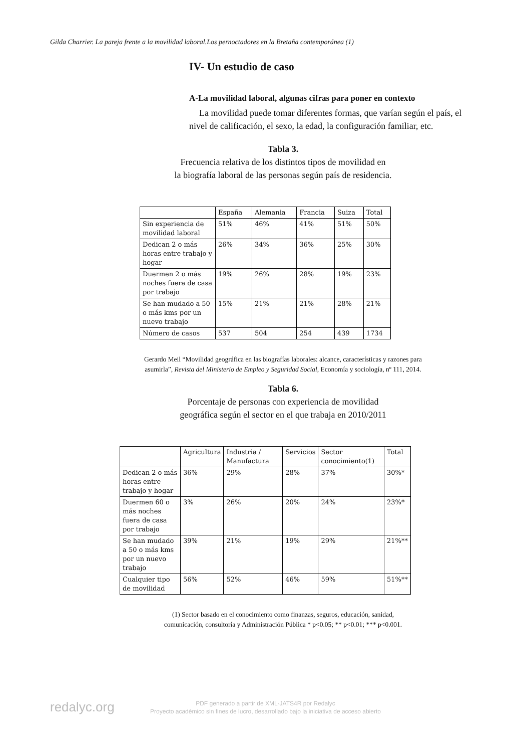Gilda Charrier. La pareja frente a la movilidad laboral.Los pernoctadores en la Bretaña contemporánea (1)
IV- Un estudio de caso
A-La movilidad laboral, algunas cifras para poner en contexto
La movilidad puede tomar diferentes formas, que varían según el país, el nivel de calificación, el sexo, la edad, la configuración familiar, etc.
Tabla 3.
Frecuencia relativa de los distintos tipos de movilidad en
la biografía laboral de las personas según país de residencia.
| | España | Alemania | Francia | Suiza | Total |
| Sin experiencia de movilidad laboral | 51% | 46% | 41% | 51% | 50% |
| Dedican 2 o más horas entre trabajo y hogar | 26% | 34% | 36% | 25% | 30% |
| Duermen 2 o más noches fuera de casa por trabajo | 19% | 26% | 28% | 19% | 23% |
| Se han mudado a 50 o más kms por un nuevo trabajo | 15% | 21% | 21% | 28% | 21% |
| Número de casos | 537 | 504 | 254 | 439 | 1734 |
Gerardo Meil “Movilidad geográfica en las biografías laborales: alcance, características y razones para
asumirla”, Revista del Ministerio de Empleo y Seguridad Social, Economía y sociología, nº 111, 2014.
Tabla 6.
Porcentaje de personas con experiencia de movilidad
geográfica según el sector en el que trabaja en 2010/2011
| | Agricultura | Industria / Manufactura | Servicios | Sector conocimiento(1) | Total |
| Dedican 2 o más horas entre trabajo y hogar | 36% | 29% | 28% | 37% | 30%* |
| Duermen 60 o más noches fuera de casa por trabajo | 3% | 26% | 20% | 24% | 23%* |
| Se han mudado a 50 o más kms por un nuevo trabajo | 39% | 21% | 19% | 29% | 21%** |
| Cualquier tipo de movilidad | 56% | 52% | 46% | 59% | 51%** |
(1) Sector basado en el conocimiento como finanzas, seguros, educación, sanidad,
comunicación, consultoría y Administración Pública * p<0.05; ** p<0.01; *** p<0.001.
redalyc.org
PDF generado a partir de XML-JATS4R por Redalyc
Proyecto académico sin fines de lucro, desarrollado bajo la iniciativa de acceso abierto